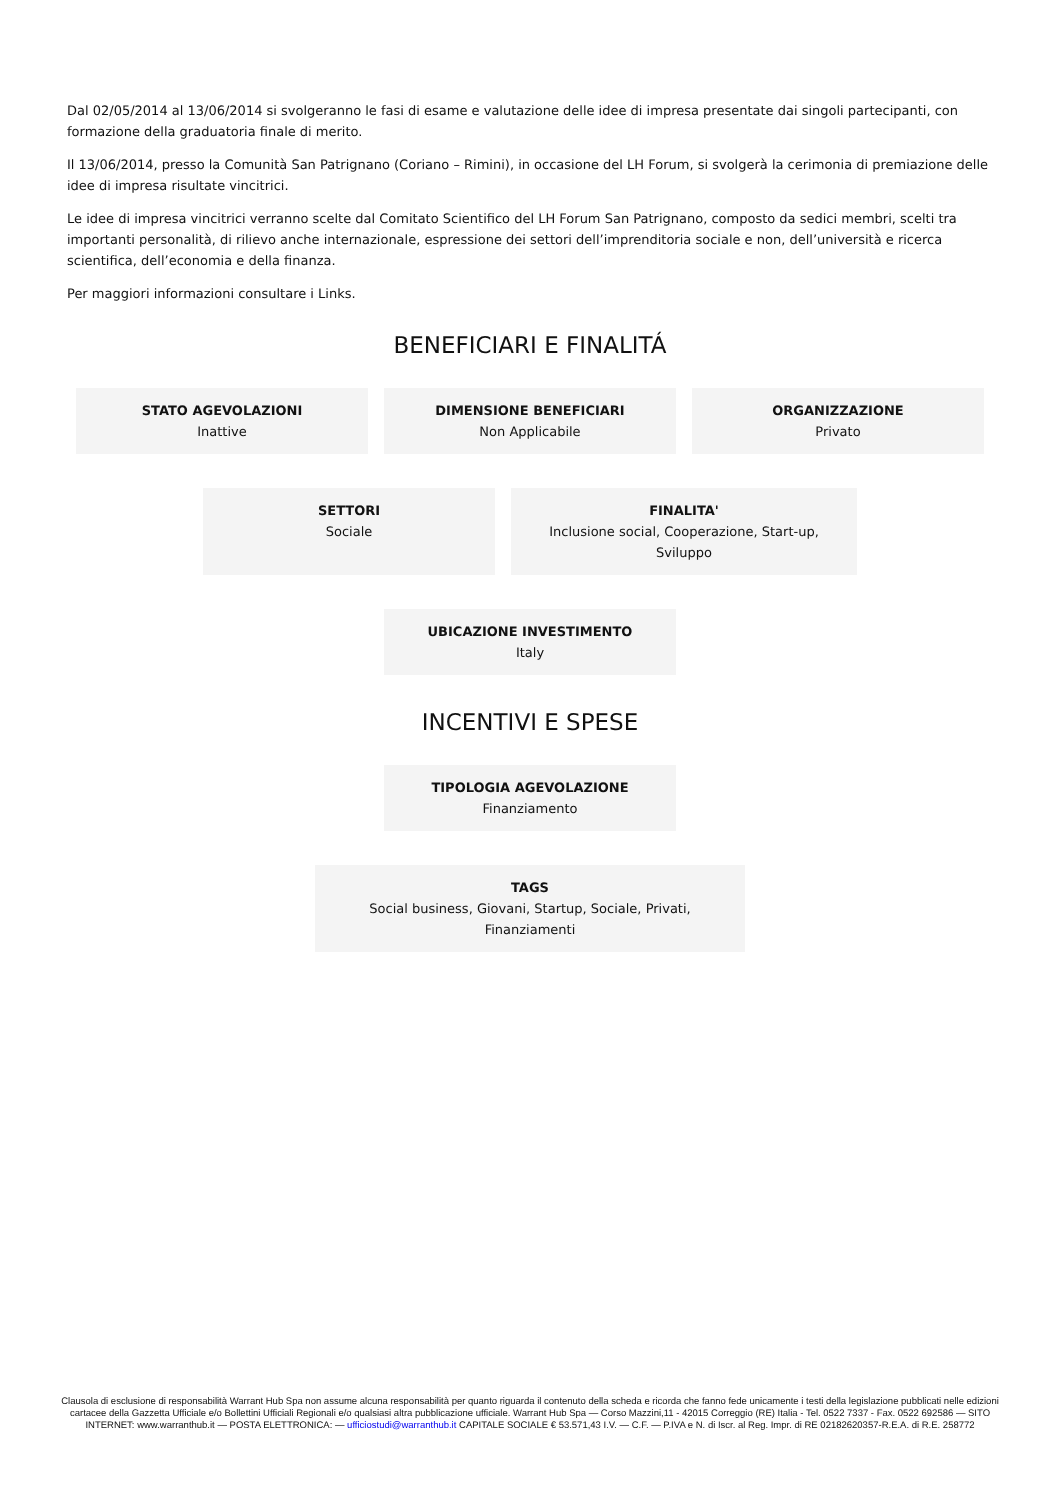Dal 02/05/2014 al 13/06/2014 si svolgeranno le fasi di esame e valutazione delle idee di impresa presentate dai singoli partecipanti, con formazione della graduatoria finale di merito.
Il 13/06/2014, presso la Comunità San Patrignano (Coriano – Rimini), in occasione del LH Forum, si svolgerà la cerimonia di premiazione delle idee di impresa risultate vincitrici.
Le idee di impresa vincitrici verranno scelte dal Comitato Scientifico del LH Forum San Patrignano, composto da sedici membri, scelti tra importanti personalità, di rilievo anche internazionale, espressione dei settori dell’imprenditoria sociale e non, dell’università e ricerca scientifica, dell’economia e della finanza.
Per maggiori informazioni consultare i Links.
BENEFICIARI E FINALITÁ
STATO AGEVOLAZIONI
Inattive
DIMENSIONE BENEFICIARI
Non Applicabile
ORGANIZZAZIONE
Privato
SETTORI
Sociale
FINALITA'
Inclusione social, Cooperazione, Start-up, Sviluppo
UBICAZIONE INVESTIMENTO
Italy
INCENTIVI E SPESE
TIPOLOGIA AGEVOLAZIONE
Finanziamento
TAGS
Social business, Giovani, Startup, Sociale, Privati, Finanziamenti
Clausola di esclusione di responsabilità Warrant Hub Spa non assume alcuna responsabilità per quanto riguarda il contenuto della scheda e ricorda che fanno fede unicamente i testi della legislazione pubblicati nelle edizioni cartacee della Gazzetta Ufficiale e/o Bollettini Ufficiali Regionali e/o qualsiasi altra pubblicazione ufficiale. Warrant Hub Spa — Corso Mazzini,11 - 42015 Correggio (RE) Italia - Tel. 0522 7337 - Fax. 0522 692586 — SITO INTERNET: www.warranthub.it — POSTA ELETTRONICA: — ufficiostudi@warranthub.it CAPITALE SOCIALE € 53.571,43 I.V. — C.F. — P.IVA e N. di Iscr. al Reg. Impr. di RE 02182620357-R.E.A. di R.E. 258772